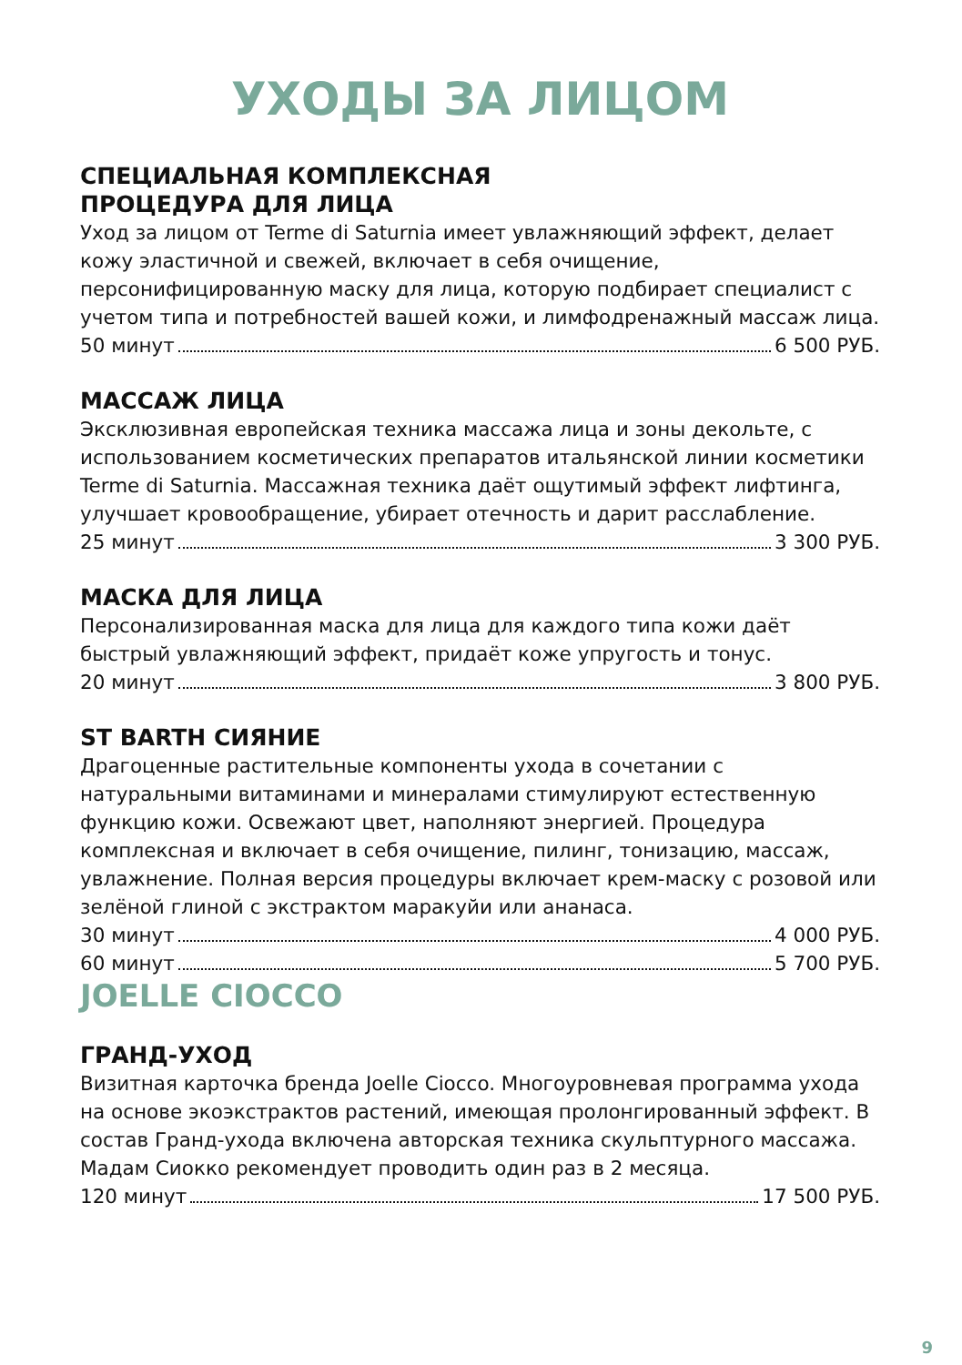УХОДЫ ЗА ЛИЦОМ
СПЕЦИАЛЬНАЯ КОМПЛЕКСНАЯ
ПРОЦЕДУРА ДЛЯ ЛИЦА
Уход за лицом от Terme di Saturnia имеет увлажняющий эффект, делает кожу эластичной и свежей, включает в себя очищение, персонифицированную маску для лица, которую подбирает специалист с учетом типа и потребностей вашей кожи, и лимфодренажный массаж лица.
50 минут 6 500 РУБ.
МАССАЖ ЛИЦА
Эксклюзивная европейская техника массажа лица и зоны декольте, с использованием косметических препаратов итальянской линии косметики Terme di Saturnia. Массажная техника даёт ощутимый эффект лифтинга, улучшает кровообращение, убирает отечность и дарит расслабление.
25 минут 3 300 РУБ.
МАСКА ДЛЯ ЛИЦА
Персонализированная маска для лица для каждого типа кожи даёт быстрый увлажняющий эффект, придаёт коже упругость и тонус.
20 минут 3 800 РУБ.
ST BARTH СИЯНИЕ
Драгоценные растительные компоненты ухода в сочетании с натуральными витаминами и минералами стимулируют естественную функцию кожи. Освежают цвет, наполняют энергией. Процедура комплексная и включает в себя очищение, пилинг, тонизацию, массаж, увлажнение. Полная версия процедуры включает крем-маску с розовой или зелёной глиной с экстрактом маракуйи или ананаса.
30 минут 4 000 РУБ.
60 минут 5 700 РУБ.
JOELLE CIOCCO
ГРАНД-УХОД
Визитная карточка бренда Joelle Ciocco. Многоуровневая программа ухода на основе экоэкстрактов растений, имеющая пролонгированный эффект. В состав Гранд-ухода включена авторская техника скульптурного массажа. Мадам Сиокко рекомендует проводить один раз в 2 месяца.
120 минут 17 500 РУБ.
9